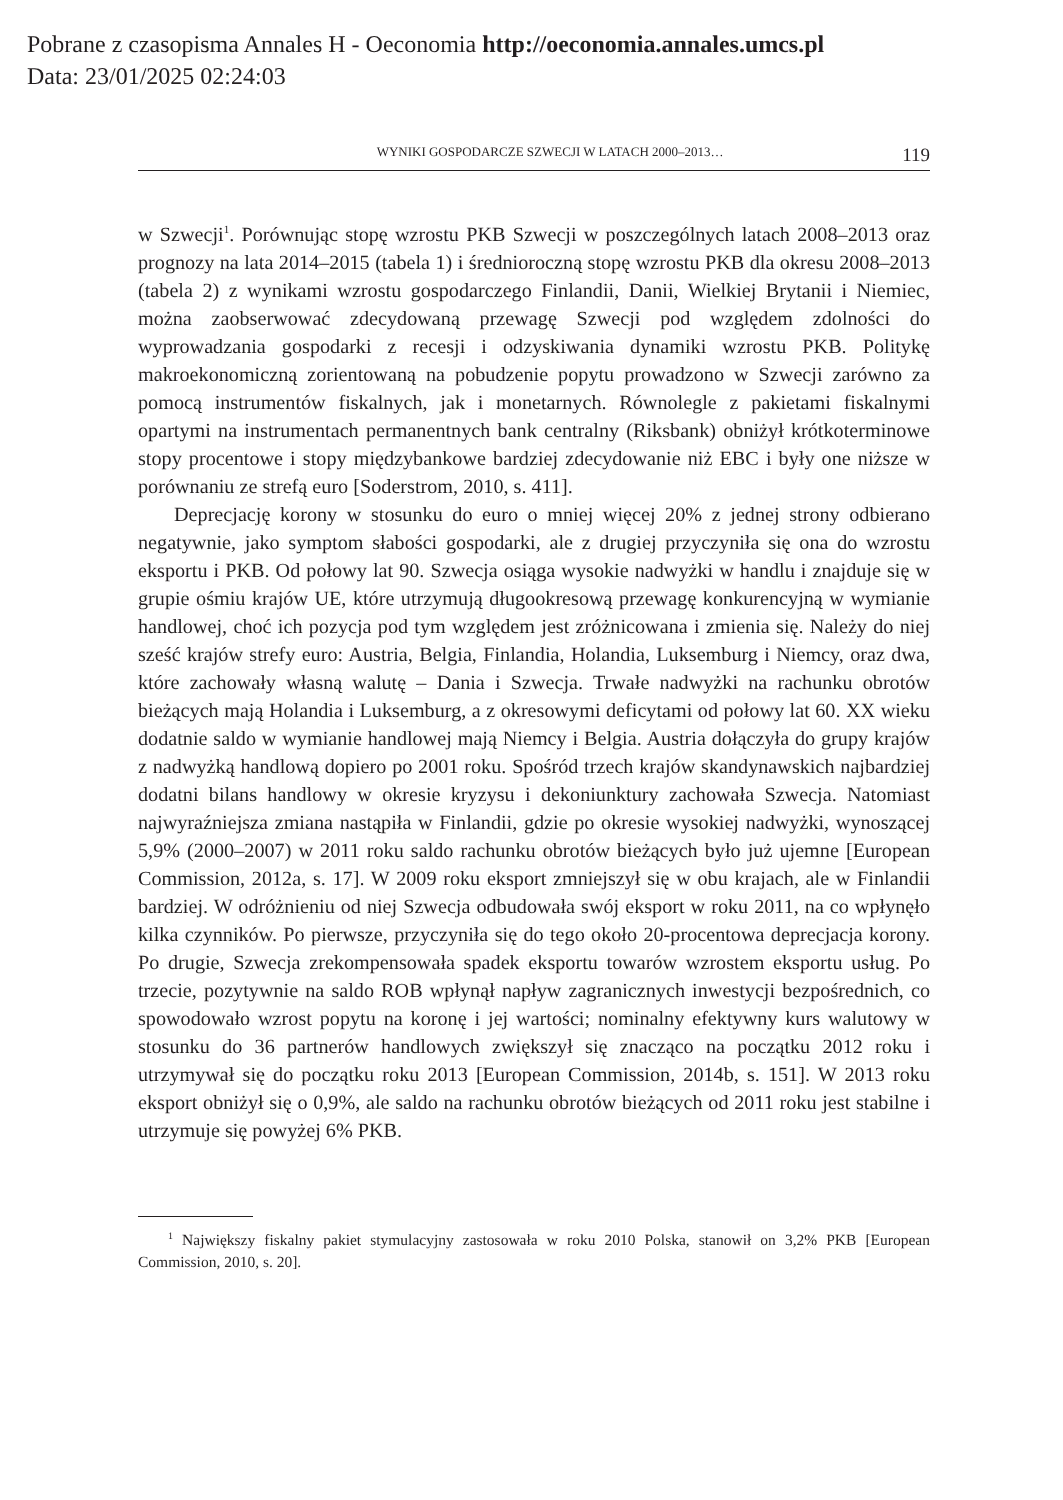Pobrane z czasopisma Annales H - Oeconomia http://oeconomia.annales.umcs.pl
Data: 23/01/2025 02:24:03
WYNIKI GOSPODARCZE SZWECJI W LATACH 2000–2013… 119
w Szwecji<sup>1</sup>. Porównując stopę wzrostu PKB Szwecji w poszczególnych latach 2008–2013 oraz prognozy na lata 2014–2015 (tabela 1) i średnioroczną stopę wzrostu PKB dla okresu 2008–2013 (tabela 2) z wynikami wzrostu gospodarczego Finlandii, Danii, Wielkiej Brytanii i Niemiec, można zaobserwować zdecydowaną przewagę Szwecji pod względem zdolności do wyprowadzania gospodarki z recesji i odzyskiwania dynamiki wzrostu PKB. Politykę makroekonomiczną zorientowaną na pobudzenie popytu prowadzono w Szwecji zarówno za pomocą instrumentów fiskalnych, jak i monetarnych. Równolegle z pakietami fiskalnymi opartymi na instrumentach permanentnych bank centralny (Riksbank) obniżył krótkoterminowe stopy procentowe i stopy międzybankowe bardziej zdecydowanie niż EBC i były one niższe w porównaniu ze strefą euro [Soderstrom, 2010, s. 411].
Deprecjację korony w stosunku do euro o mniej więcej 20% z jednej strony odbierano negatywnie, jako symptom słabości gospodarki, ale z drugiej przyczyniła się ona do wzrostu eksportu i PKB. Od połowy lat 90. Szwecja osiąga wysokie nadwyżki w handlu i znajduje się w grupie ośmiu krajów UE, które utrzymują długookresową przewagę konkurencyjną w wymianie handlowej, choć ich pozycja pod tym względem jest zróżnicowana i zmienia się. Należy do niej sześć krajów strefy euro: Austria, Belgia, Finlandia, Holandia, Luksemburg i Niemcy, oraz dwa, które zachowały własną walutę – Dania i Szwecja. Trwałe nadwyżki na rachunku obrotów bieżących mają Holandia i Luksemburg, a z okresowymi deficytami od połowy lat 60. XX wieku dodatnie saldo w wymianie handlowej mają Niemcy i Belgia. Austria dołączyła do grupy krajów z nadwyżką handlową dopiero po 2001 roku. Spośród trzech krajów skandynawskich najbardziej dodatni bilans handlowy w okresie kryzysu i dekoniunktury zachowała Szwecja. Natomiast najwyraźniejsza zmiana nastąpiła w Finlandii, gdzie po okresie wysokiej nadwyżki, wynoszącej 5,9% (2000–2007) w 2011 roku saldo rachunku obrotów bieżących było już ujemne [European Commission, 2012a, s. 17]. W 2009 roku eksport zmniejszył się w obu krajach, ale w Finlandii bardziej. W odróżnieniu od niej Szwecja odbudowała swój eksport w roku 2011, na co wpłynęło kilka czynników. Po pierwsze, przyczyniła się do tego około 20-procentowa deprecjacja korony. Po drugie, Szwecja zrekompensowała spadek eksportu towarów wzrostem eksportu usług. Po trzecie, pozytywnie na saldo ROB wpłynął napływ zagranicznych inwestycji bezpośrednich, co spowodowało wzrost popytu na koronę i jej wartości; nominalny efektywny kurs walutowy w stosunku do 36 partnerów handlowych zwiększył się znacząco na początku 2012 roku i utrzymywał się do początku roku 2013 [European Commission, 2014b, s. 151]. W 2013 roku eksport obniżył się o 0,9%, ale saldo na rachunku obrotów bieżących od 2011 roku jest stabilne i utrzymuje się powyżej 6% PKB.
<sup>1</sup> Największy fiskalny pakiet stymulacyjny zastosowała w roku 2010 Polska, stanowił on 3,2% PKB [European Commission, 2010, s. 20].